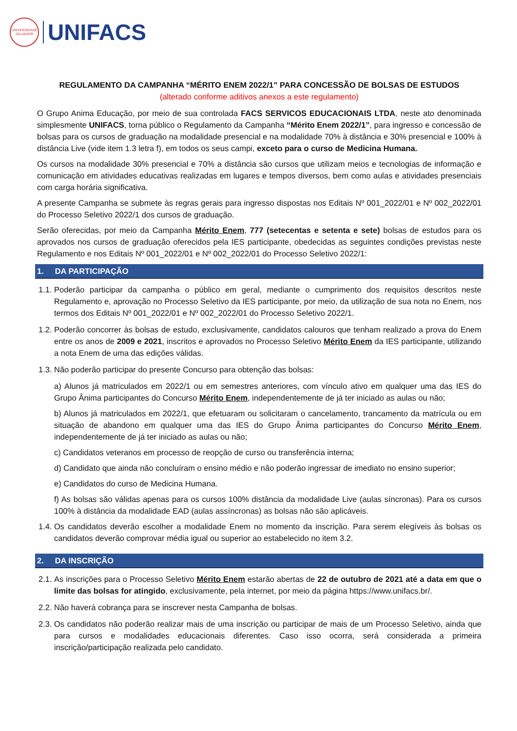UNIVERSIDADE SALVADOR
UNIFACS
REGULAMENTO DA CAMPANHA “MÉRITO ENEM 2022/1” PARA CONCESSÃO DE BOLSAS DE ESTUDOS
(alterado conforme aditivos anexos a este regulamento)
O Grupo Anima Educação, por meio de sua controlada FACS SERVICOS EDUCACIONAIS LTDA, neste ato denominada simplesmente UNIFACS, torna público o Regulamento da Campanha “Mérito Enem 2022/1”, para ingresso e concessão de bolsas para os cursos de graduação na modalidade presencial e na modalidade 70% à distância e 30% presencial e 100% à distância Live (vide item 1.3 letra f), em todos os seus campi, exceto para o curso de Medicina Humana.
Os cursos na modalidade 30% presencial e 70% a distância são cursos que utilizam meios e tecnologias de informação e comunicação em atividades educativas realizadas em lugares e tempos diversos, bem como aulas e atividades presenciais com carga horária significativa.
A presente Campanha se submete às regras gerais para ingresso dispostas nos Editais Nº 001_2022/01 e Nº 002_2022/01 do Processo Seletivo 2022/1 dos cursos de graduação.
Serão oferecidas, por meio da Campanha Mérito Enem, 777 (setecentas e setenta e sete) bolsas de estudos para os aprovados nos cursos de graduação oferecidos pela IES participante, obedecidas as seguintes condições previstas neste Regulamento e nos Editais Nº 001_2022/01 e Nº 002_2022/01 do Processo Seletivo 2022/1:
1. DA PARTICIPAÇÃO
1.1.
Poderão participar da campanha o público em geral, mediante o cumprimento dos requisitos descritos neste Regulamento e, aprovação no Processo Seletivo da IES participante, por meio, da utilização de sua nota no Enem, nos termos dos Editais Nº 001_2022/01 e Nº 002_2022/01 do Processo Seletivo 2022/1.
1.2.
Poderão concorrer às bolsas de estudo, exclusivamente, candidatos calouros que tenham realizado a prova do Enem entre os anos de 2009 e 2021, inscritos e aprovados no Processo Seletivo Mérito Enem da IES participante, utilizando a nota Enem de uma das edições válidas.
1.3.
Não poderão participar do presente Concurso para obtenção das bolsas:
a) Alunos já matriculados em 2022/1 ou em semestres anteriores, com vínculo ativo em qualquer uma das IES do Grupo Ânima participantes do Concurso Mérito Enem, independentemente de já ter iniciado as aulas ou não;
b) Alunos já matriculados em 2022/1, que efetuaram ou solicitaram o cancelamento, trancamento da matrícula ou em situação de abandono em qualquer uma das IES do Grupo Ânima participantes do Concurso Mérito Enem, independentemente de já ter iniciado as aulas ou não;
c) Candidatos veteranos em processo de reopção de curso ou transferência interna;
d) Candidato que ainda não concluíram o ensino médio e não poderão ingressar de imediato no ensino superior;
e) Candidatos do curso de Medicina Humana.
f) As bolsas são válidas apenas para os cursos 100% distância da modalidade Live (aulas síncronas). Para os cursos 100% à distância da modalidade EAD (aulas assíncronas) as bolsas não são aplicáveis.
1.4.
Os candidatos deverão escolher a modalidade Enem no momento da inscrição. Para serem elegíveis às bolsas os candidatos deverão comprovar média igual ou superior ao estabelecido no item 3.2.
2. DA INSCRIÇÃO
2.1.
As inscrições para o Processo Seletivo Mérito Enem estarão abertas de 22 de outubro de 2021 até a data em que o limite das bolsas for atingido, exclusivamente, pela internet, por meio da página https://www.unifacs.br/.
2.2.
Não haverá cobrança para se inscrever nesta Campanha de bolsas.
2.3.
Os candidatos não poderão realizar mais de uma inscrição ou participar de mais de um Processo Seletivo, ainda que para cursos e modalidades educacionais diferentes. Caso isso ocorra, será considerada a primeira inscrição/participação realizada pelo candidato.